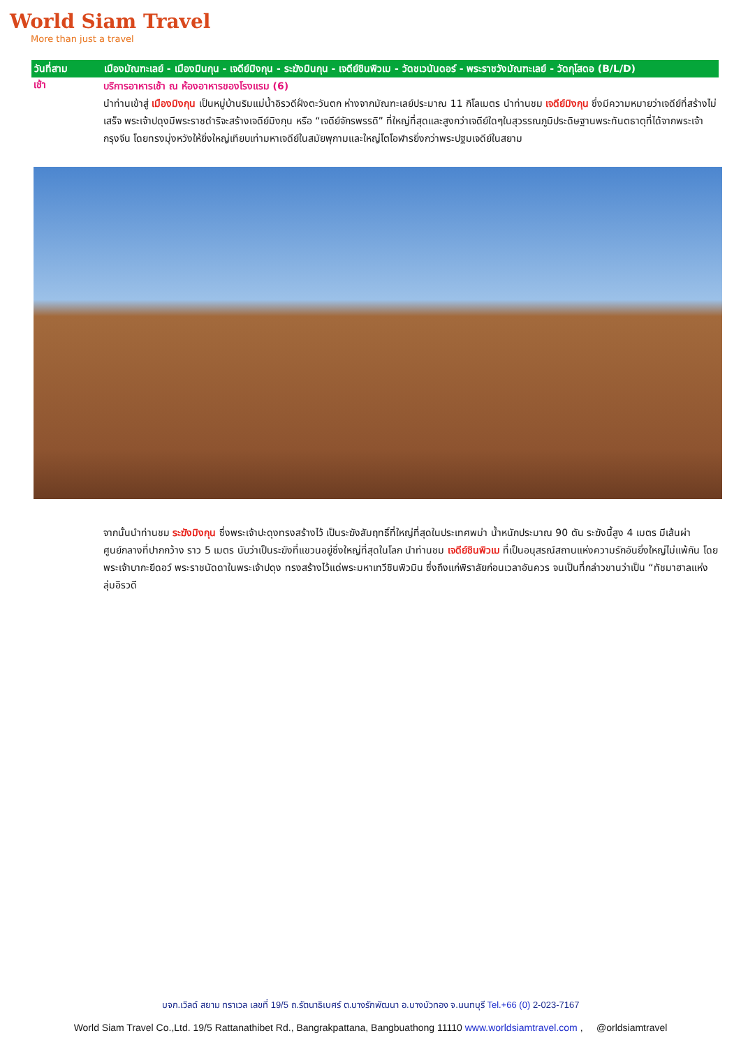World Siam Travel
More than just a travel
วันที่สาม เมืองมัณฑะเลย์ - เมืองมินกุน - เจดีย์มิงกุน - ระฆังมินกุน - เจดีย์ชินพิวเม - วัดชเวนันดอร์ - พระราชวังมัณฑะเลย์ - วัดกุโสดอ (B/L/D)
เช้า
บริการอาหารเช้า ณ ห้องอาหารของโรงแรม (6)
นำท่านเข้าสู่ เมืองมิงกุน เป็นหมู่บ้านริมแม่น้ำอิรวดีฝั่งตะวันตก ห่างจากมัณฑะเลย์ประมาณ 11 กิโลเมตร นำท่านชม เจดีย์มิงกุน ซึ่งมีความหมายว่าเจดีย์ที่สร้างไม่เสร็จ พระเจ้าปดุงมีพระราชดำริจะสร้างเจดีย์มิงกุน หรือ “เจดีย์จักรพรรดิ” ที่ใหญ่ที่สุดและสูงกว่าเจดีย์ใดๆในสุวรรณภูมิประดิษฐานพระทันตธาตุที่ได้จากพระเจ้ากรุงจีน โดยทรงมุ่งหวังให้ยิ่งใหญ่เทียบเท่ามหาเจดีย์ในสมัยพุกามและใหญ่โตโอฬารยิ่งกว่าพระปฐมเจดีย์ในสยาม
จากนั้นนำท่านชม ระฆังมิงกุน ซึ่งพระเจ้าปะดุงทรงสร้างไว้ เป็นระฆังสัมฤทธิ์ที่ใหญ่ที่สุดในประเทศพม่า น้ำหนักประมาณ 90 ตัน ระฆังนี้สูง 4 เมตร มีเส้นผ่าศูนย์กลางที่ปากกว้าง ราว 5 เมตร นับว่าเป็นระฆังที่แขวนอยู่ซึ่งใหญ่ที่สุดในโลก นำท่านชม เจดีย์ชินพิวเม ที่เป็นอนุสรณ์สถานแห่งความรักอันยิ่งใหญ่ไม่แพ้กัน โดยพระเจ้าบากะยีดอว์ พระราชนัดดาในพระเจ้าปดุง ทรงสร้างไว้แด่พระมหาเทวีชินพิวมิน ซึ่งถึงแก่พิราลัยก่อนเวลาอันควร จนเป็นที่กล่าวขานว่าเป็น “ทัชมาฮาลแห่งลุ่มอิรวดี
บจก.เวิลด์ สยาม ทราเวล เลขที่ 19/5 ถ.รัตนาธิเบศร์ ต.บางรักพัฒนา อ.บางบัวทอง จ.นนทบุรี Tel.+66 (0) 2-023-7167
World Siam Travel Co.,Ltd. 19/5 Rattanathibet Rd., Bangrakpattana, Bangbuathong 11110 www.worldsiamtravel.com , @orldsiamtravel